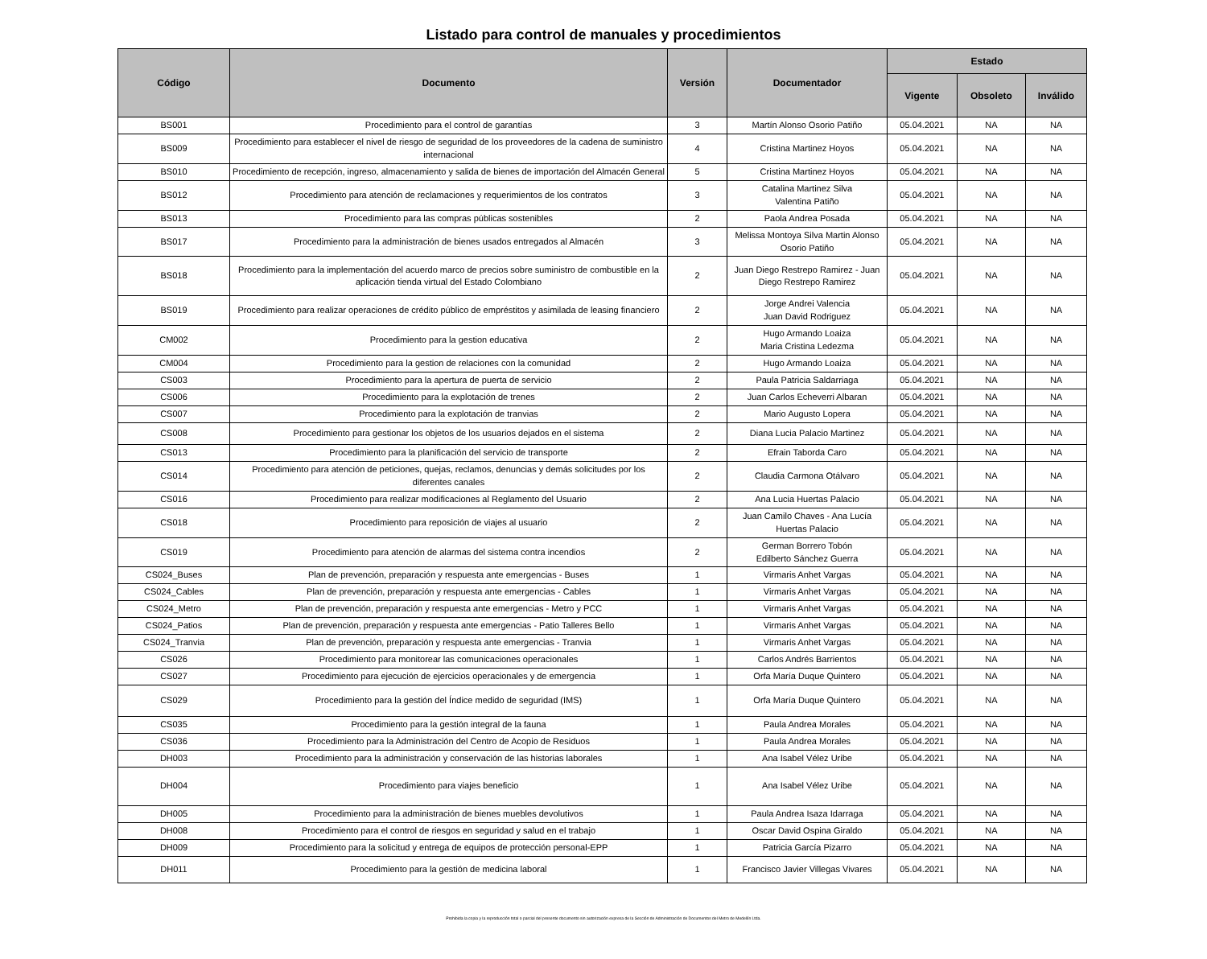Listado para control de manuales y procedimientos
| Código | Documento | Versión | Documentador | Estado | | |
| --- | --- | --- | --- | --- | --- | --- |
| | | | | Vigente | Obsoleto | Inválido |
| BS001 | Procedimiento para el control de garantías | 3 | Martín Alonso Osorio Patiño | 05.04.2021 | NA | NA |
| BS009 | Procedimiento para establecer el nivel de riesgo de seguridad de los proveedores de la cadena de suministro internacional | 4 | Cristina Martinez Hoyos | 05.04.2021 | NA | NA |
| BS010 | Procedimiento de recepción, ingreso, almacenamiento y salida de bienes de importación del Almacén General | 5 | Cristina Martinez Hoyos | 05.04.2021 | NA | NA |
| BS012 | Procedimiento para atención de reclamaciones y requerimientos de los contratos | 3 | Catalina Martinez Silva Valentina Patiño | 05.04.2021 | NA | NA |
| BS013 | Procedimiento para las compras públicas sostenibles | 2 | Paola Andrea Posada | 05.04.2021 | NA | NA |
| BS017 | Procedimiento para la administración de bienes usados entregados al Almacén | 3 | Melissa Montoya Silva Martin Alonso Osorio Patiño | 05.04.2021 | NA | NA |
| BS018 | Procedimiento para la implementación del acuerdo marco de precios sobre suministro de combustible en la aplicación tienda virtual del Estado Colombiano | 2 | Juan Diego Restrepo Ramirez - Juan Diego Restrepo Ramirez | 05.04.2021 | NA | NA |
| BS019 | Procedimiento para realizar operaciones de crédito público de empréstitos y asimilada de leasing financiero | 2 | Jorge Andrei Valencia Juan David Rodriguez | 05.04.2021 | NA | NA |
| CM002 | Procedimiento para la gestion educativa | 2 | Hugo Armando Loaiza Maria Cristina Ledezma | 05.04.2021 | NA | NA |
| CM004 | Procedimiento para la gestion de relaciones con la comunidad | 2 | Hugo Armando Loaiza | 05.04.2021 | NA | NA |
| CS003 | Procedimiento para la apertura de puerta de servicio | 2 | Paula Patricia Saldarriaga | 05.04.2021 | NA | NA |
| CS006 | Procedimiento para la explotación de trenes | 2 | Juan Carlos Echeverri Albaran | 05.04.2021 | NA | NA |
| CS007 | Procedimiento para la explotación de tranvias | 2 | Mario Augusto Lopera | 05.04.2021 | NA | NA |
| CS008 | Procedimiento para gestionar los objetos de los usuarios dejados en el sistema | 2 | Diana Lucia Palacio Martinez | 05.04.2021 | NA | NA |
| CS013 | Procedimiento para la planificación del servicio de transporte | 2 | Efrain Taborda Caro | 05.04.2021 | NA | NA |
| CS014 | Procedimiento para atención de peticiones, quejas, reclamos, denuncias y demás solicitudes por los diferentes canales | 2 | Claudia Carmona Otálvaro | 05.04.2021 | NA | NA |
| CS016 | Procedimiento para realizar modificaciones al Reglamento del Usuario | 2 | Ana Lucia Huertas Palacio | 05.04.2021 | NA | NA |
| CS018 | Procedimiento para reposición de viajes al usuario | 2 | Juan Camilo Chaves - Ana Lucía Huertas Palacio | 05.04.2021 | NA | NA |
| CS019 | Procedimiento para atención de alarmas del sistema contra incendios | 2 | German Borrero Tobón Edilberto Sánchez Guerra | 05.04.2021 | NA | NA |
| CS024_Buses | Plan de prevención, preparación y respuesta ante emergencias - Buses | 1 | Virmaris Anhet Vargas | 05.04.2021 | NA | NA |
| CS024_Cables | Plan de prevención, preparación y respuesta ante emergencias - Cables | 1 | Virmaris Anhet Vargas | 05.04.2021 | NA | NA |
| CS024_Metro | Plan de prevención, preparación y respuesta ante emergencias - Metro y PCC | 1 | Virmaris Anhet Vargas | 05.04.2021 | NA | NA |
| CS024_Patios | Plan de prevención, preparación y respuesta ante emergencias - Patio Talleres Bello | 1 | Virmaris Anhet Vargas | 05.04.2021 | NA | NA |
| CS024_Tranvia | Plan de prevención, preparación y respuesta ante emergencias - Tranvia | 1 | Virmaris Anhet Vargas | 05.04.2021 | NA | NA |
| CS026 | Procedimiento para monitorear las comunicaciones operacionales | 1 | Carlos Andrés Barrientos | 05.04.2021 | NA | NA |
| CS027 | Procedimiento para ejecución de ejercicios operacionales y de emergencia | 1 | Orfa María Duque Quintero | 05.04.2021 | NA | NA |
| CS029 | Procedimiento para la gestión del Índice medido de seguridad (IMS) | 1 | Orfa María Duque Quintero | 05.04.2021 | NA | NA |
| CS035 | Procedimiento para la gestión integral de la fauna | 1 | Paula Andrea Morales | 05.04.2021 | NA | NA |
| CS036 | Procedimiento para la Administración del Centro de Acopio de Residuos | 1 | Paula Andrea Morales | 05.04.2021 | NA | NA |
| DH003 | Procedimiento para la administración y conservación de las historias laborales | 1 | Ana Isabel Vélez Uribe | 05.04.2021 | NA | NA |
| DH004 | Procedimiento para viajes beneficio | 1 | Ana Isabel Vélez Uribe | 05.04.2021 | NA | NA |
| DH005 | Procedimiento para la administración de bienes muebles devolutivos | 1 | Paula Andrea Isaza Idarraga | 05.04.2021 | NA | NA |
| DH008 | Procedimiento para el control de riesgos en seguridad y salud en el trabajo | 1 | Oscar David Ospina Giraldo | 05.04.2021 | NA | NA |
| DH009 | Procedimiento para la solicitud y entrega de equipos de protección personal-EPP | 1 | Patricia García Pizarro | 05.04.2021 | NA | NA |
| DH011 | Procedimiento para la gestión de medicina laboral | 1 | Francisco Javier Villegas Vivares | 05.04.2021 | NA | NA |
Prohibida la copia y la reproducción total o parcial del presente documento sin autorización expresa de la Sección de Administración de Documentos del Metro de Medellín Ltda.